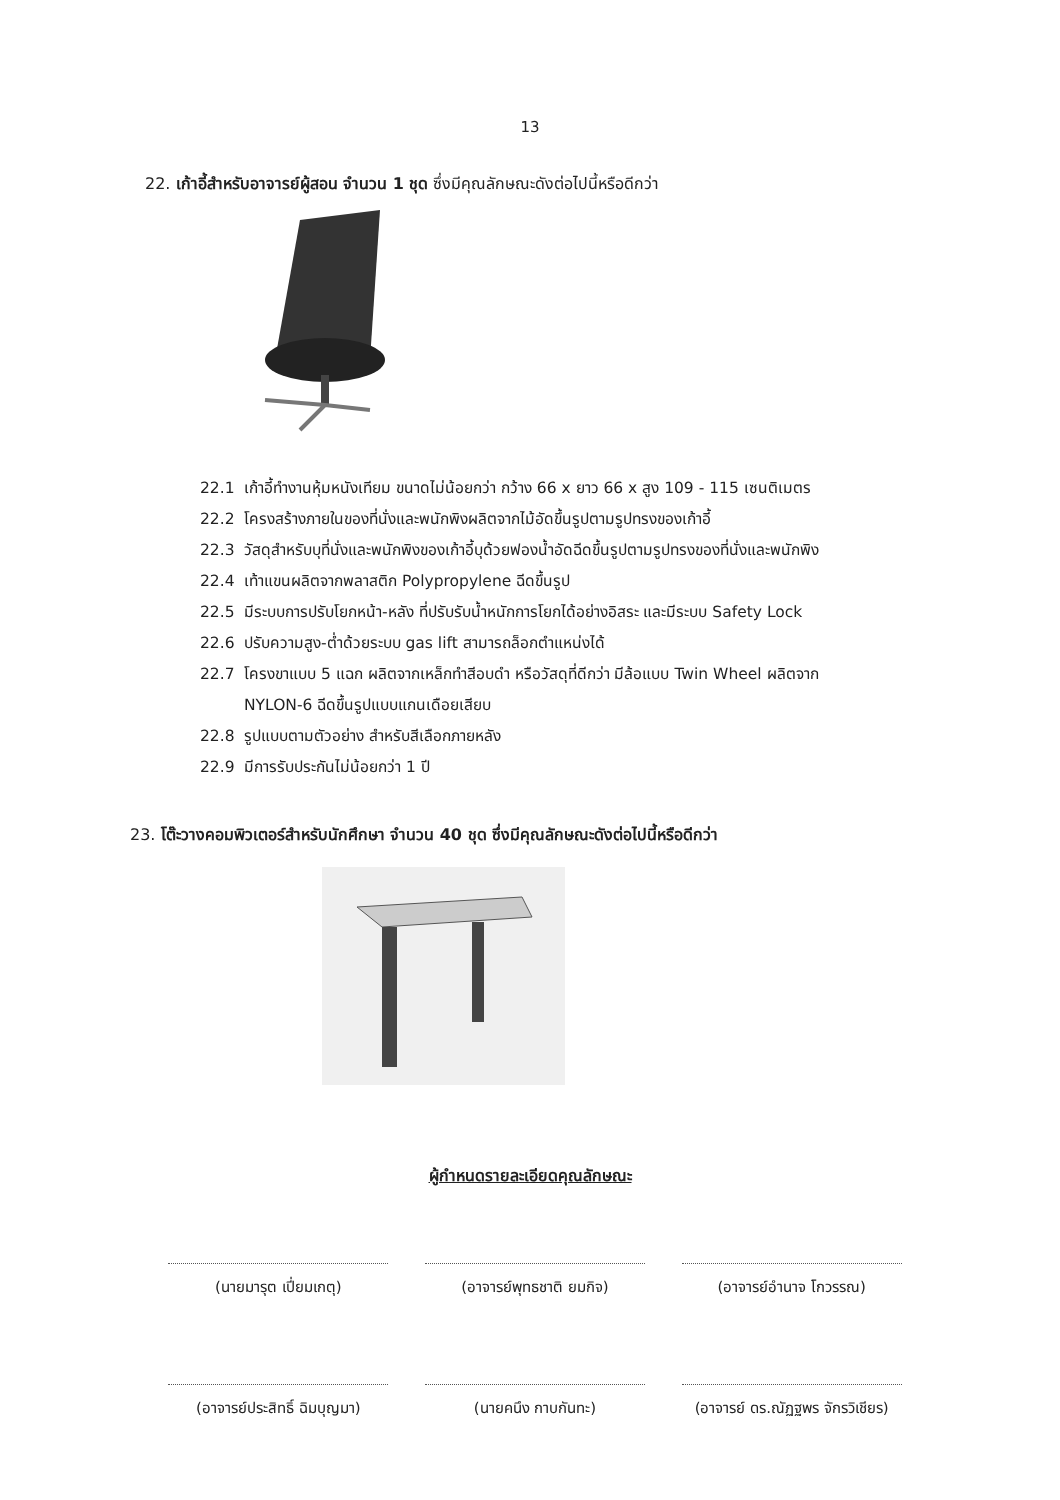13
22. เก้าอี้สำหรับอาจารย์ผู้สอน จำนวน 1 ชุด ซึ่งมีคุณลักษณะดังต่อไปนี้หรือดีกว่า
22.1 เก้าอี้ทำงานหุ้มหนังเทียม ขนาดไม่น้อยกว่า กว้าง 66 x ยาว 66 x สูง 109 - 115 เซนติเมตร
22.2 โครงสร้างภายในของที่นั่งและพนักพิงผลิตจากไม้อัดขึ้นรูปตามรูปทรงของเก้าอี้
22.3 วัสดุสำหรับบุที่นั่งและพนักพิงของเก้าอี้บุด้วยฟองน้ำอัดฉีดขึ้นรูปตามรูปทรงของที่นั่งและพนักพิง
22.4 เท้าแขนผลิตจากพลาสติก Polypropylene ฉีดขึ้นรูป
22.5 มีระบบการปรับโยกหน้า-หลัง ที่ปรับรับน้ำหนักการโยกได้อย่างอิสระ และมีระบบ Safety Lock
22.6 ปรับความสูง-ต่ำด้วยระบบ gas lift สามารถล็อกตำแหน่งได้
22.7 โครงขาแบบ 5 แฉก ผลิตจากเหล็กทำสีอบดำ หรือวัสดุที่ดีกว่า มีล้อแบบ Twin Wheel ผลิตจาก
NYLON-6 ฉีดขึ้นรูปแบบแกนเดือยเสียบ
22.8 รูปแบบตามตัวอย่าง สำหรับสีเลือกภายหลัง
22.9 มีการรับประกันไม่น้อยกว่า 1 ปี
23. โต๊ะวางคอมพิวเตอร์สำหรับนักศึกษา จำนวน 40 ชุด ซึ่งมีคุณลักษณะดังต่อไปนี้หรือดีกว่า
ผู้กำหนดรายละเอียดคุณลักษณะ
(นายมารุต เปี่ยมเกตุ) (อาจารย์พุทธชาติ ยมกิจ) (อาจารย์อำนาจ โกวรรณ)
(อาจารย์ประสิทธิ์ ฉิมบุญมา)
(นายคนึง กาบกันทะ) (อาจารย์ ดร.ณัฏฐพร จักรวิเชียร)